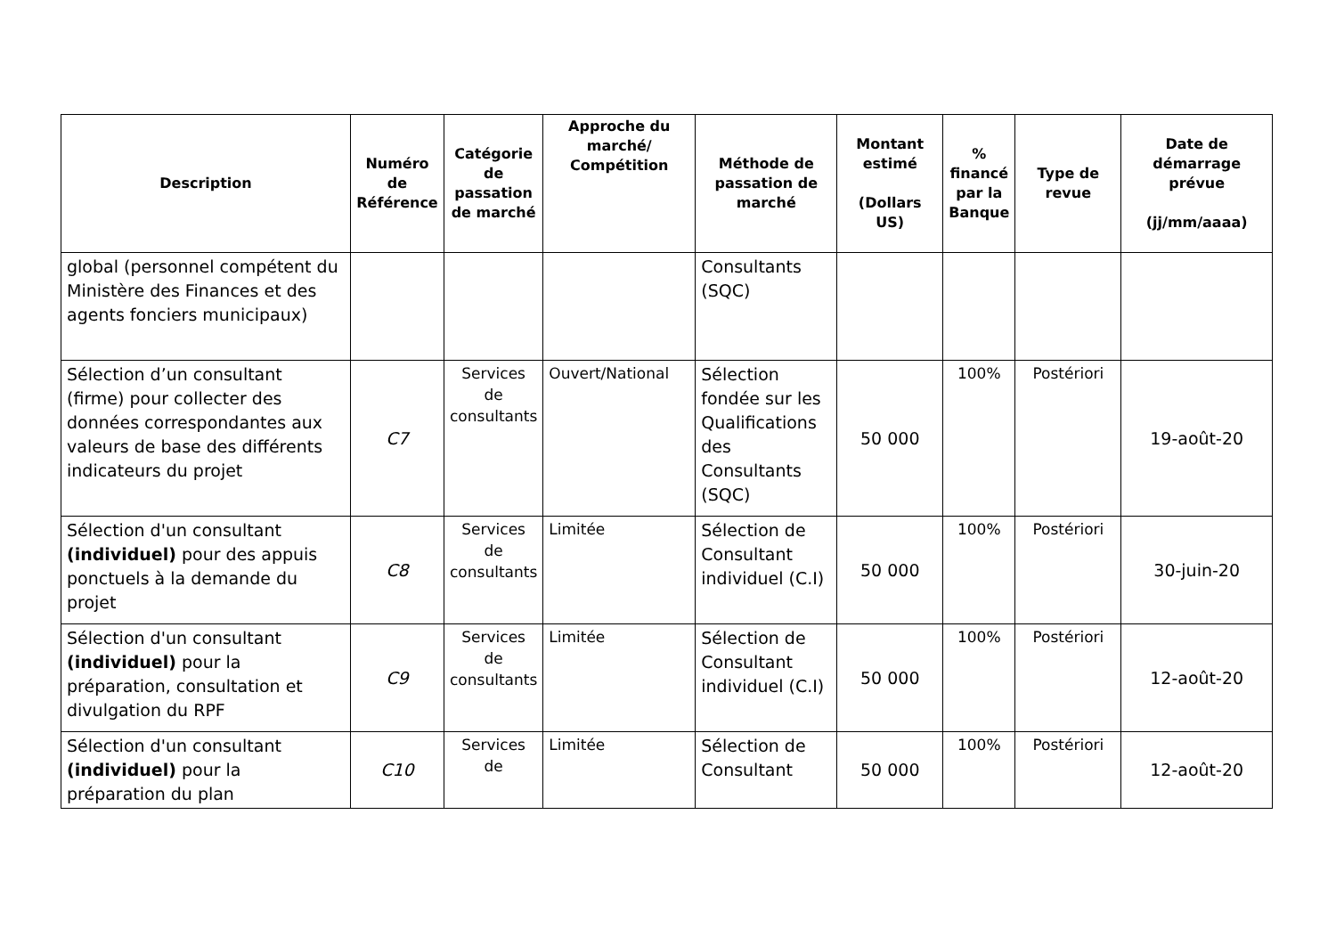| Description | Numéro de Référence | Catégorie de passation de marché | Approche du marché/ Compétition | Méthode de passation de marché | Montant estimé (Dollars US) | % financé par la Banque | Type de revue | Date de démarrage prévue (jj/mm/aaaa) |
| --- | --- | --- | --- | --- | --- | --- | --- | --- |
| global (personnel compétent du Ministère des Finances et des agents fonciers municipaux) | | | | Consultants (SQC) | | | | |
| Sélection d’un consultant (firme) pour collecter des données correspondantes aux valeurs de base des différents indicateurs du projet | C7 | Services de consultants | Ouvert/National | Sélection fondée sur les Qualifications des Consultants (SQC) | 50 000 | 100% | Postériori | 19-août-20 |
| Sélection d'un consultant (individuel) pour des appuis ponctuels à la demande du projet | C8 | Services de consultants | Limitée | Sélection de Consultant individuel (C.I) | 50 000 | 100% | Postériori | 30-juin-20 |
| Sélection d'un consultant (individuel) pour la préparation, consultation et divulgation du RPF | C9 | Services de consultants | Limitée | Sélection de Consultant individuel (C.I) | 50 000 | 100% | Postériori | 12-août-20 |
| Sélection d'un consultant (individuel) pour la préparation du plan | C10 | Services de | Limitée | Sélection de Consultant | 50 000 | 100% | Postériori | 12-août-20 |